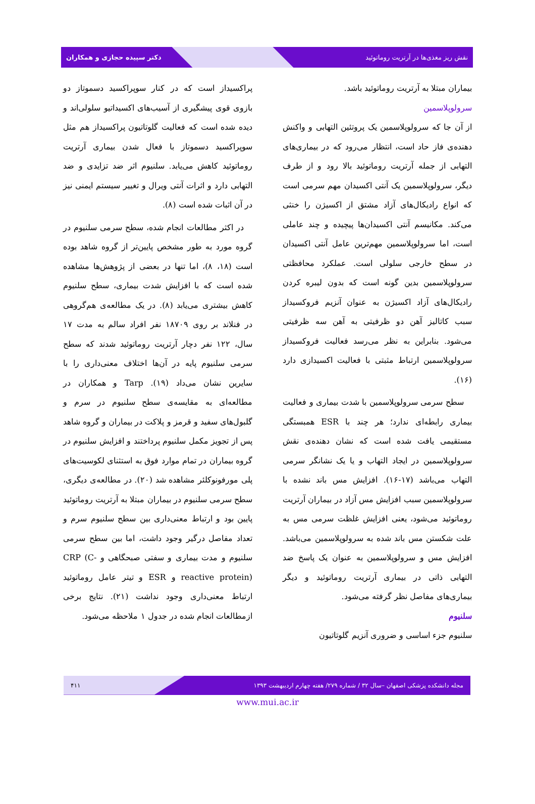نقش ریز مغذی‌ها در آرتریت روماتوئید دکتر سپیده حجازی و همکاران
بیماران مبتلا به آرتریت روماتوئید باشد.
سرولوپلاسمین
از آن جا که سرولوپلاسمین یک پروتئین التهابی و واکنش دهنده‌ی فاز حاد است، انتظار می‌رود که در بیماری‌های التهابی از جمله آرتریت روماتوئید بالا رود و از طرف دیگر، سرولوپلاسمین یک آنتی اکسیدان مهم سرمی است که انواع رادیکال‌های آزاد مشتق از اکسیژن را خنثی می‌کند. مکانیسم آنتی اکسیدان‌ها پیچیده و چند عاملی است، اما سرولوپلاسمین مهم‌ترین عامل آنتی اکسیدان در سطح خارجی سلولی است. عملکرد محافظتی سرولوپلاسمین بدین گونه است که بدون لیبره کردن رادیکال‌های آزاد اکسیژن به عنوان آنزیم فروکسیداز سبب کاتالیز آهن دو ظرفیتی به آهن سه ظرفیتی می‌شود. بنابراین به نظر می‌رسد فعالیت فروکسیداز سرولوپلاسمین ارتباط مثبتی با فعالیت اکسیدازی دارد (۱۶).
سطح سرمی سرولوپلاسمین با شدت بیماری و فعالیت بیماری رابطه‌ای ندارد؛ هر چند با ESR همبستگی مستقیمی یافت شده است که نشان دهنده‌ی نقش سرولوپلاسمین در ایجاد التهاب و یا یک نشانگر سرمی التهاب می‌باشد (۱۷-۱۶). افزایش مس باند نشده با سرولوپلاسمین سبب افزایش مس آزاد در بیماران آرتریت روماتوئید می‌شود، یعنی افزایش غلظت سرمی مس به علت شکستن مس باند شده به سرولوپلاسمین می‌باشد. افزایش مس و سرولوپلاسمین به عنوان یک پاسخ ضد التهابی ذاتی در بیماری آرتریت روماتوئید و دیگر بیماری‌های مفاصل نظر گرفته می‌شود.
سلنیوم
سلنیوم جزء اساسی و ضروری آنزیم گلوتاتیون
پراکسیداز است که در کنار سوپراکسید دسموتاز دو بازوی قوی پیشگیری از آسیب‌های اکسیداتیو سلولی‌اند و دیده شده است که فعالیت گلوتاتیون پراکسیداز هم مثل سوپراکسید دسموتاز با فعال شدن بیماری آرتریت روماتوئید کاهش می‌یابد. سلنیوم اثر ضد تزایدی و ضد التهابی دارد و اثرات آنتی ویرال و تغییر سیستم ایمنی نیز در آن اثبات شده است (۸).
در اکثر مطالعات انجام شده، سطح سرمی سلنیوم در گروه مورد به طور مشخص پایین‌تر از گروه شاهد بوده است (۱۸، ۸)، اما تنها در بعضی از پژوهش‌ها مشاهده شده است که با افزایش شدت بیماری، سطح سلنیوم کاهش بیشتری می‌یابد (۸). در یک مطالعه‌ی هم‌گروهی در فنلاند بر روی ۱۸۷۰۹ نفر افراد سالم به مدت ۱۷ سال، ۱۲۲ نفر دچار آرتریت روماتوئید شدند که سطح سرمی سلنیوم پایه در آن‌ها اختلاف معنی‌داری را با سایرین نشان می‌داد (۱۹). Tarp و همکاران در مطالعه‌ای به مقایسه‌ی سطح سلنیوم در سرم و گلبول‌های سفید و قرمز و پلاکت در بیماران و گروه شاهد پس از تجویز مکمل سلنیوم پرداختند و افزایش سلنیوم در گروه بیماران در تمام موارد فوق به استثنای لکوسیت‌های پلی مورفونوکلئر مشاهده شد (۲۰). در مطالعه‌ی دیگری، سطح سرمی سلنیوم در بیماران مبتلا به آرتریت روماتوئید پایین بود و ارتباط معنی‌داری بین سطح سلنیوم سرم و تعداد مفاصل درگیر وجود داشت، اما بین سطح سرمی سلنیوم و مدت بیماری و سفتی صبحگاهی و CRP (C-reactive protein) و ESR و تیتر عامل روماتوئید ارتباط معنی‌داری وجود نداشت (۲۱). نتایج برخی ازمطالعات انجام شده در جدول ۱ ملاحظه می‌شود.
مجله دانشکده پزشکی اصفهان –سال ۳۲ / شماره ۲۷۹/ هفته چهارم اردیبهشت ۱۳۹۳ ۴۱۱
www.mui.ac.ir